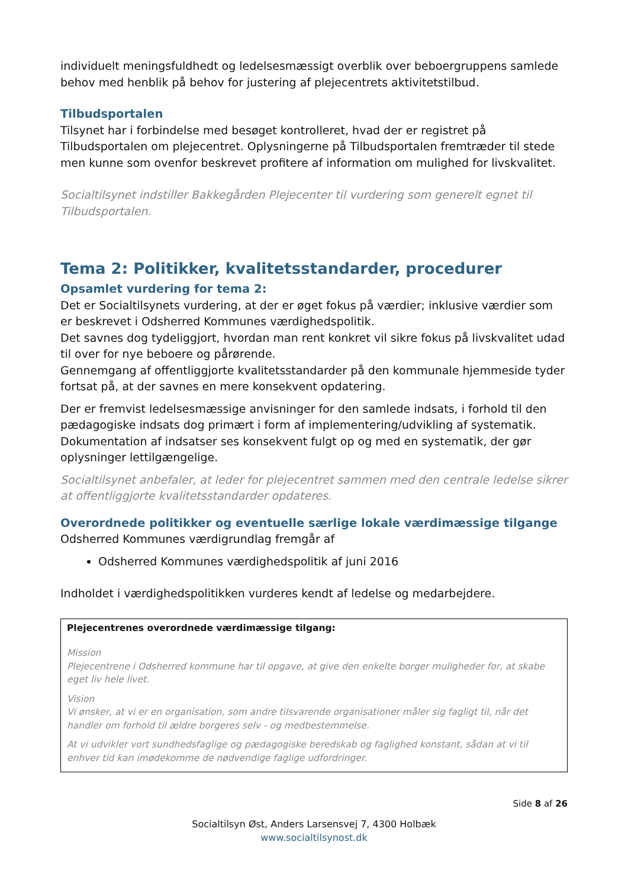individuelt meningsfuldhedt og ledelsesmæssigt overblik over beboergruppens samlede behov med henblik på behov for justering af plejecentrets aktivitetstilbud.
Tilbudsportalen
Tilsynet har i forbindelse med besøget kontrolleret, hvad der er registret på Tilbudsportalen om plejecentret. Oplysningerne på Tilbudsportalen fremtræder til stede men kunne som ovenfor beskrevet profitere af information om mulighed for livskvalitet.
Socialtilsynet indstiller Bakkegården Plejecenter til vurdering som generelt egnet til Tilbudsportalen.
Tema 2: Politikker, kvalitetsstandarder, procedurer
Opsamlet vurdering for tema 2:
Det er Socialtilsynets vurdering, at der er øget fokus på værdier; inklusive værdier som er beskrevet i Odsherred Kommunes værdighedspolitik.
Det savnes dog tydeliggjort, hvordan man rent konkret vil sikre fokus på livskvalitet udad til over for nye beboere og pårørende.
Gennemgang af offentliggjorte kvalitetsstandarder på den kommunale hjemmeside tyder fortsat på, at der savnes en mere konsekvent opdatering.
Der er fremvist ledelsesmæssige anvisninger for den samlede indsats, i forhold til den pædagogiske indsats dog primært i form af implementering/udvikling af systematik. Dokumentation af indsatser ses konsekvent fulgt op og med en systematik, der gør oplysninger lettilgængelige.
Socialtilsynet anbefaler, at leder for plejecentret sammen med den centrale ledelse sikrer at offentliggjorte kvalitetsstandarder opdateres.
Overordnede politikker og eventuelle særlige lokale værdimæssige tilgange
Odsherred Kommunes værdigrundlag fremgår af
Odsherred Kommunes værdighedspolitik af juni 2016
Indholdet i værdighedspolitikken vurderes kendt af ledelse og medarbejdere.
Plejecentrenes overordnede værdimæssige tilgang:
Mission
Plejecentrene i Odsherred kommune har til opgave, at give den enkelte borger muligheder for, at skabe eget liv hele livet.
Vision
Vi ønsker, at vi er en organisation, som andre tilsvarende organisationer måler sig fagligt til, når det handler om forhold til ældre borgeres selv - og medbestemmelse.
At vi udvikler vort sundhedsfaglige og pædagogiske beredskab og faglighed konstant, sådan at vi til enhver tid kan imødekomme de nødvendige faglige udfordringer.
Side 8 af 26
Socialtilsyn Øst, Anders Larsensvej 7, 4300 Holbæk
www.socialtilsynost.dk